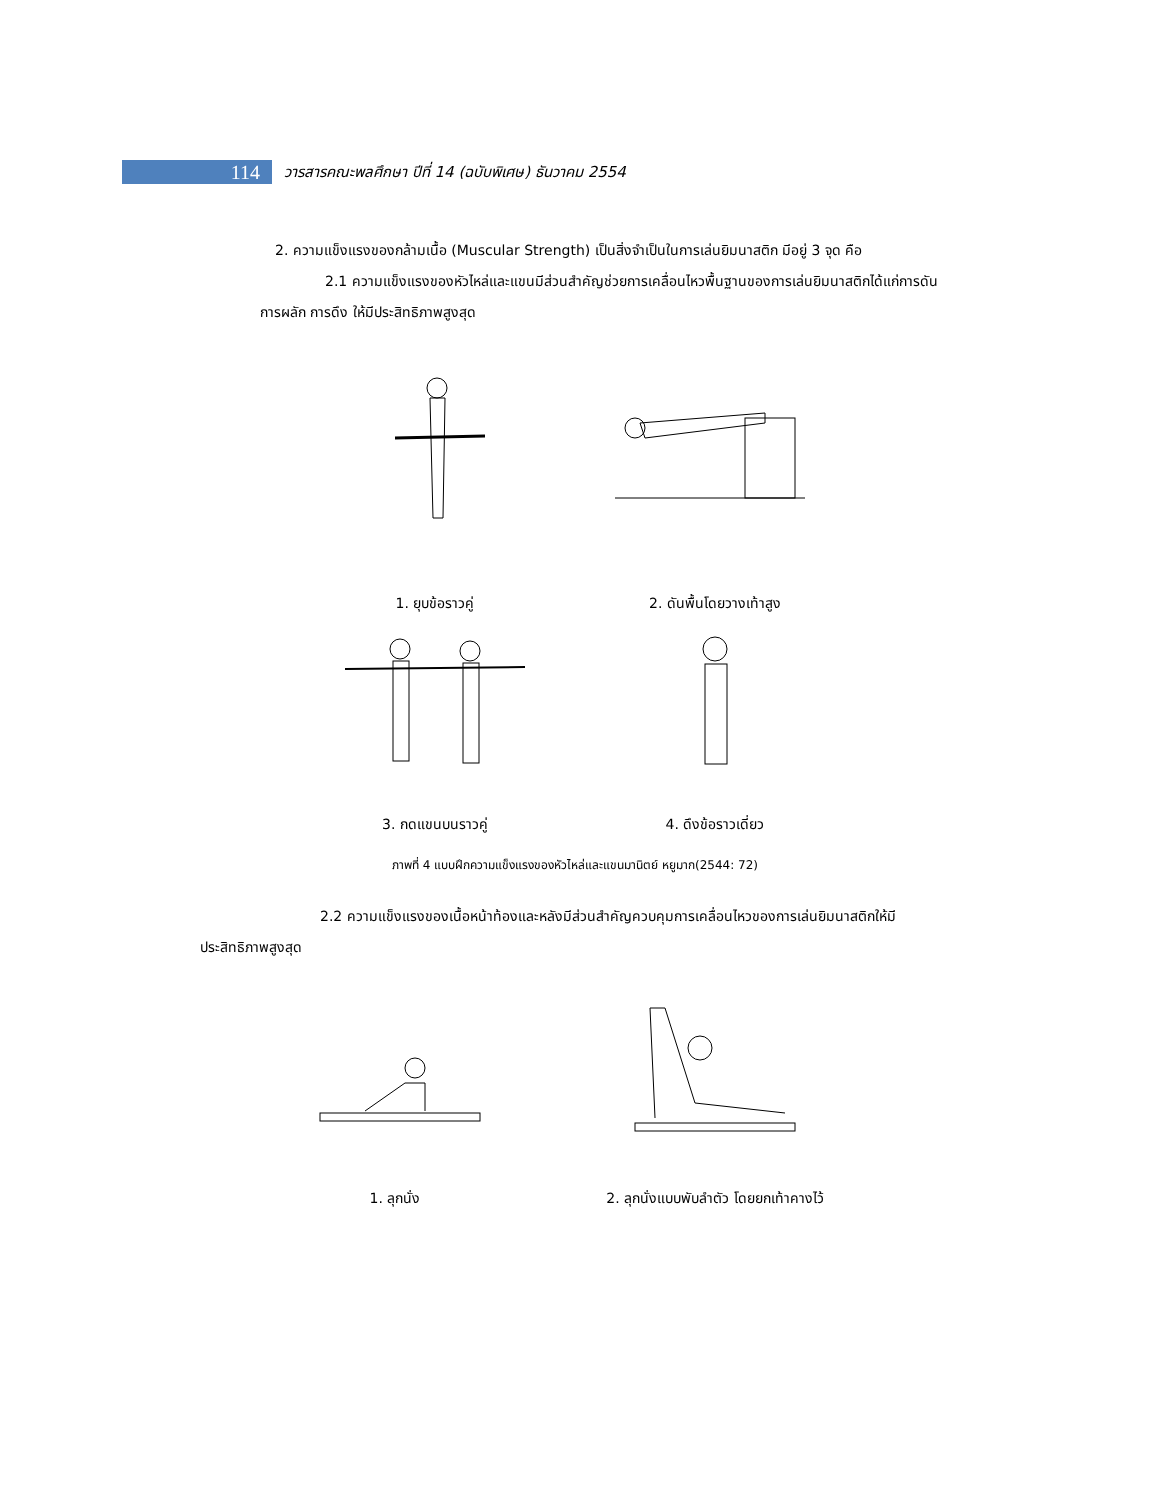114
วารสารคณะพลศึกษา ปีที่ 14 (ฉบับพิเศษ) ธันวาคม 2554
2. ความแข็งแรงของกล้ามเนื้อ (Muscular Strength) เป็นสิ่งจำเป็นในการเล่นยิมนาสติก มีอยู่ 3 จุด คือ
2.1 ความแข็งแรงของหัวไหล่และแขนมีส่วนสำคัญช่วยการเคลื่อนไหวพื้นฐานของการเล่นยิมนาสติกได้แก่การดัน การผลัก การดึง ให้มีประสิทธิภาพสูงสุด
1. ยุบข้อราวคู่
2. ดันพื้นโดยวางเท้าสูง
3. กดแขนบนราวคู่ 4. ดึงข้อราวเดี่ยว
ภาพที่ 4 แบบฝึกความแข็งแรงของหัวไหล่และแขนมานิตย์ หยูมาก(2544: 72)
2.2 ความแข็งแรงของเนื้อหน้าท้องและหลังมีส่วนสำคัญควบคุมการเคลื่อนไหวของการเล่นยิมนาสติกให้มีประสิทธิภาพสูงสุด
1. ลุกนั่ง
2. ลุกนั่งแบบพับลำตัว โดยยกเท้าคางไว้